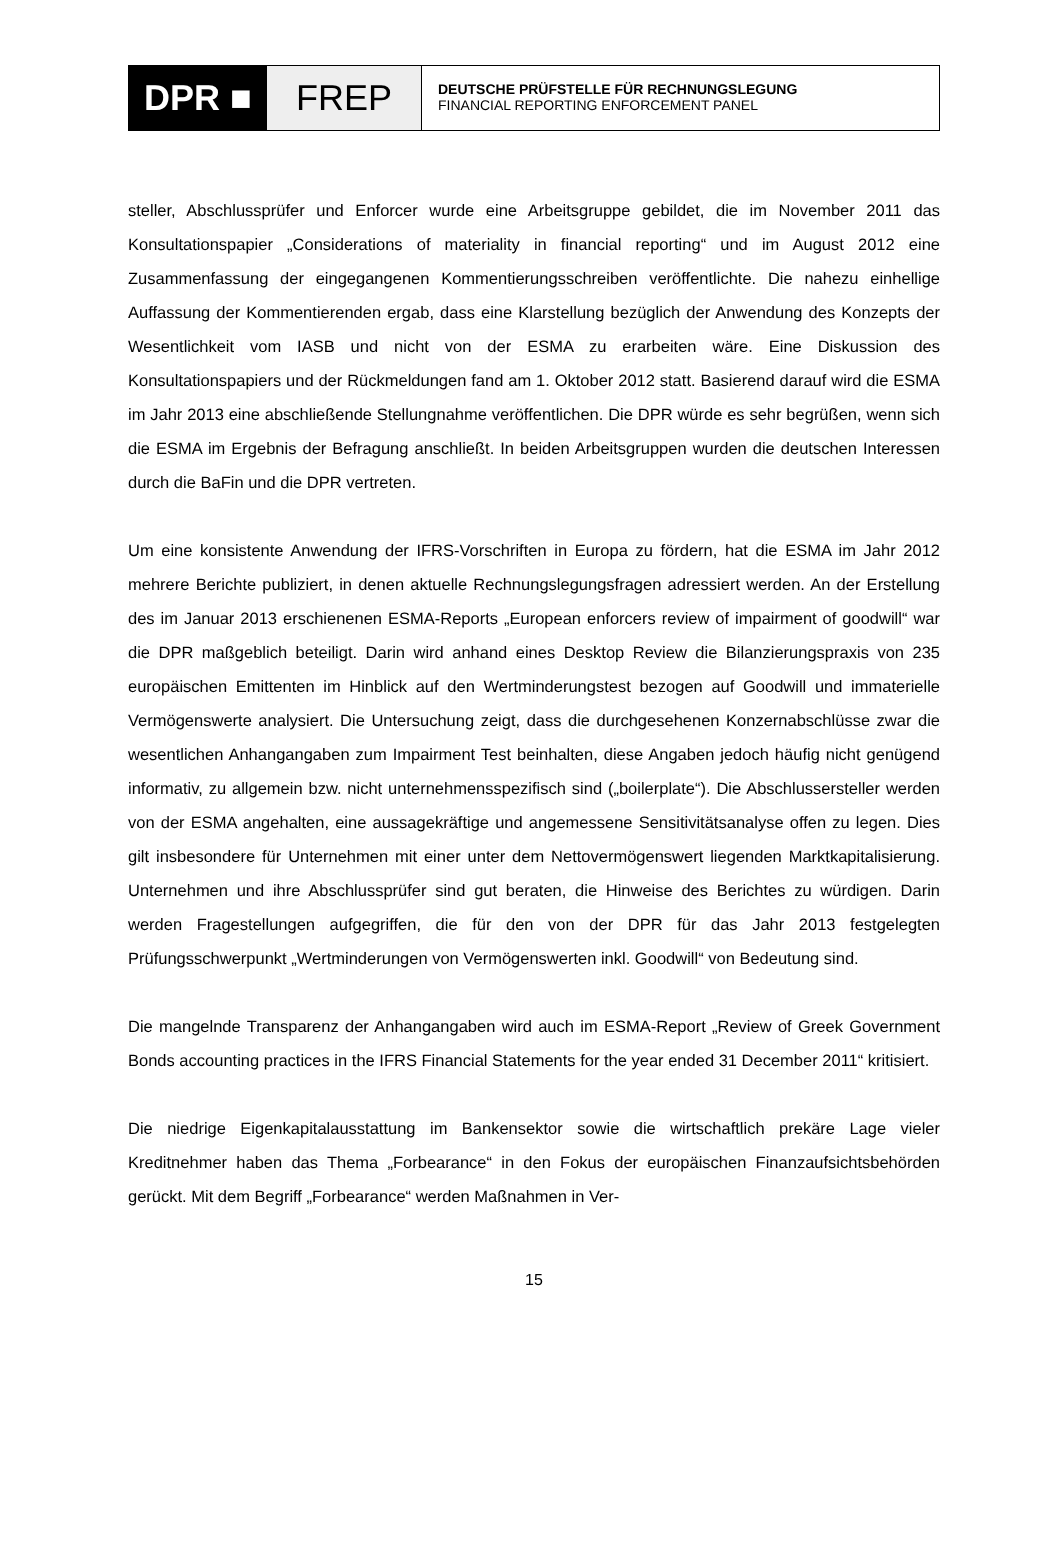DPR ■ FREP
DEUTSCHE PRÜFSTELLE FÜR RECHNUNGSLEGUNG
FINANCIAL REPORTING ENFORCEMENT PANEL
steller, Abschlussprüfer und Enforcer wurde eine Arbeitsgruppe gebildet, die im November 2011 das Konsultationspapier „Considerations of materiality in financial reporting“ und im August 2012 eine Zusammenfassung der eingegangenen Kommentierungsschreiben veröffentlichte. Die nahezu einhellige Auffassung der Kommentierenden ergab, dass eine Klarstellung bezüglich der Anwendung des Konzepts der Wesentlichkeit vom IASB und nicht von der ESMA zu erarbeiten wäre. Eine Diskussion des Konsultationspapiers und der Rückmeldungen fand am 1. Oktober 2012 statt. Basierend darauf wird die ESMA im Jahr 2013 eine abschließende Stellungnahme veröffentlichen. Die DPR würde es sehr begrüßen, wenn sich die ESMA im Ergebnis der Befragung anschließt. In beiden Arbeitsgruppen wurden die deutschen Interessen durch die BaFin und die DPR vertreten.
Um eine konsistente Anwendung der IFRS-Vorschriften in Europa zu fördern, hat die ESMA im Jahr 2012 mehrere Berichte publiziert, in denen aktuelle Rechnungslegungsfragen adressiert werden. An der Erstellung des im Januar 2013 erschienenen ESMA-Reports „European enforcers review of impairment of goodwill“ war die DPR maßgeblich beteiligt. Darin wird anhand eines Desktop Review die Bilanzierungspraxis von 235 europäischen Emittenten im Hinblick auf den Wertminderungstest bezogen auf Goodwill und immaterielle Vermögenswerte analysiert. Die Untersuchung zeigt, dass die durchgesehenen Konzernabschlüsse zwar die wesentlichen Anhangangaben zum Impairment Test beinhalten, diese Angaben jedoch häufig nicht genügend informativ, zu allgemein bzw. nicht unternehmensspezifisch sind („boilerplate“). Die Abschlussersteller werden von der ESMA angehalten, eine aussagekräftige und angemessene Sensitivitätsanalyse offen zu legen. Dies gilt insbesondere für Unternehmen mit einer unter dem Nettovermögenswert liegenden Marktkapitalisierung. Unternehmen und ihre Abschlussprüfer sind gut beraten, die Hinweise des Berichtes zu würdigen. Darin werden Fragestellungen aufgegriffen, die für den von der DPR für das Jahr 2013 festgelegten Prüfungsschwerpunkt „Wertminderungen von Vermögenswerten inkl. Goodwill“ von Bedeutung sind.
Die mangelnde Transparenz der Anhangangaben wird auch im ESMA-Report „Review of Greek Government Bonds accounting practices in the IFRS Financial Statements for the year ended 31 December 2011“ kritisiert.
Die niedrige Eigenkapitalausstattung im Bankensektor sowie die wirtschaftlich prekäre Lage vieler Kreditnehmer haben das Thema „Forbearance“ in den Fokus der europäischen Finanzaufsichtsbehörden gerückt. Mit dem Begriff „Forbearance“ werden Maßnahmen in Ver-
15